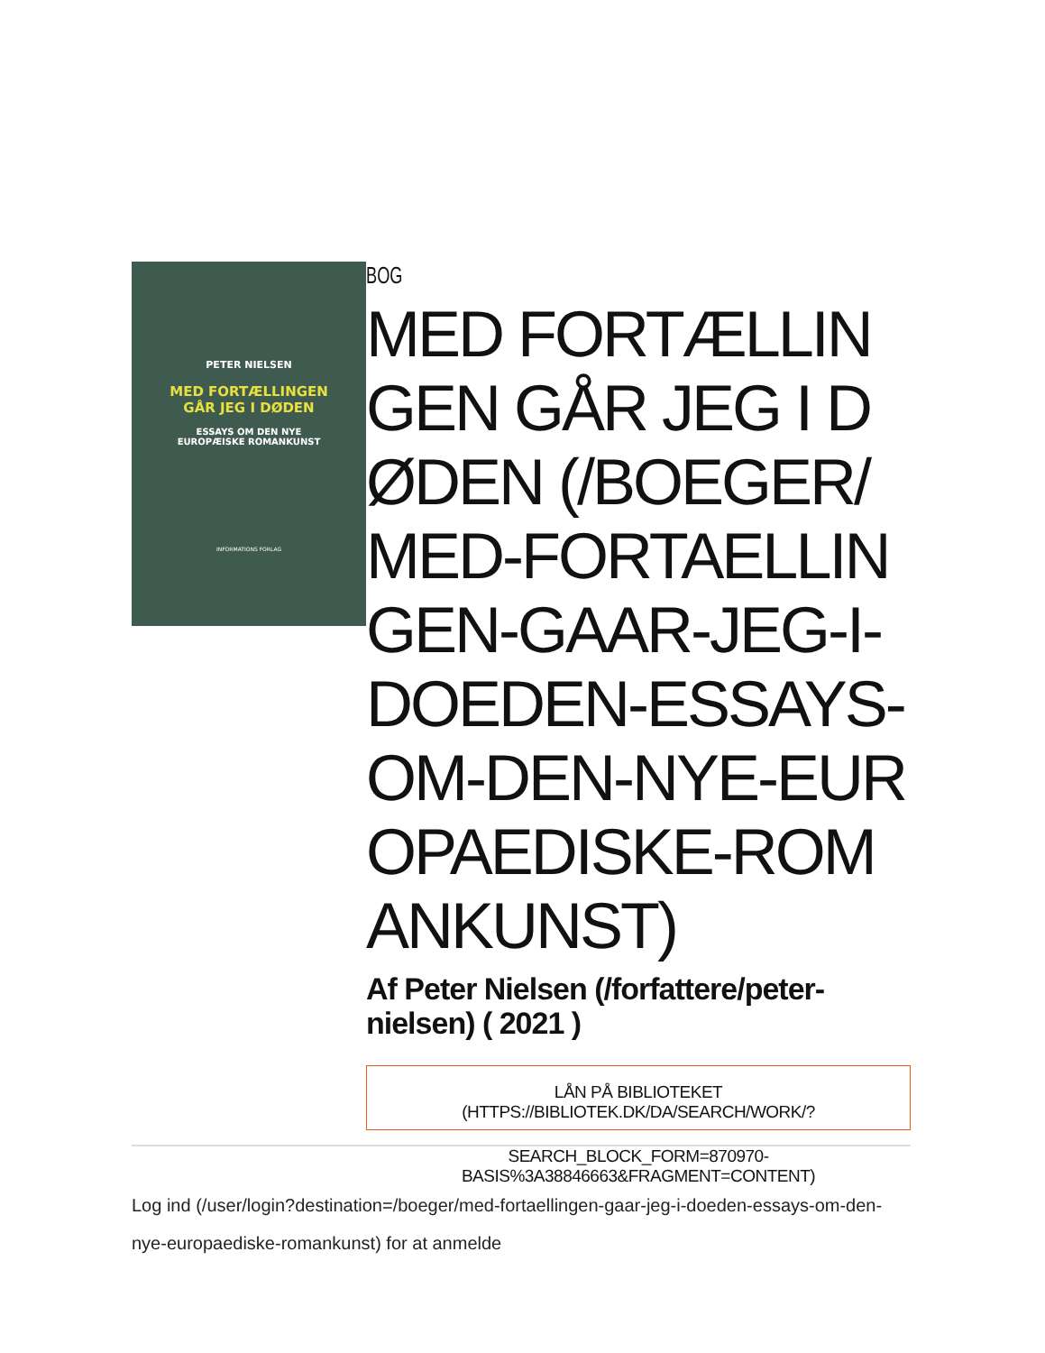PETER NIELSEN
MED FORTÆLLINGEN
GÅR JEG I DØDEN
ESSAYS OM DEN NYE
EUROPÆISKE ROMANKUNST
INFORMATIONS FORLAG
BOG
MED FORTÆLLINGEN GÅR JEG I DØDEN (/BOEGER/MED-FORTAELLINGEN-GAAR-JEG-I-DOEDEN-ESSAYS-OM-DEN-NYE-EUROPAEDISKE-ROMANKUNST)
Af Peter Nielsen (/forfattere/peter-nielsen) ( 2021 )
LÅN PÅ BIBLIOTEKET (HTTPS://BIBLIOTEK.DK/DA/SEARCH/WORK/?
SEARCH_BLOCK_FORM=870970-BASIS%3A38846663&FRAGMENT=CONTENT)
Log ind (/user/login?destination=/boeger/med-fortaellingen-gaar-jeg-i-doeden-essays-om-den-nye-europaediske-romankunst) for at anmelde